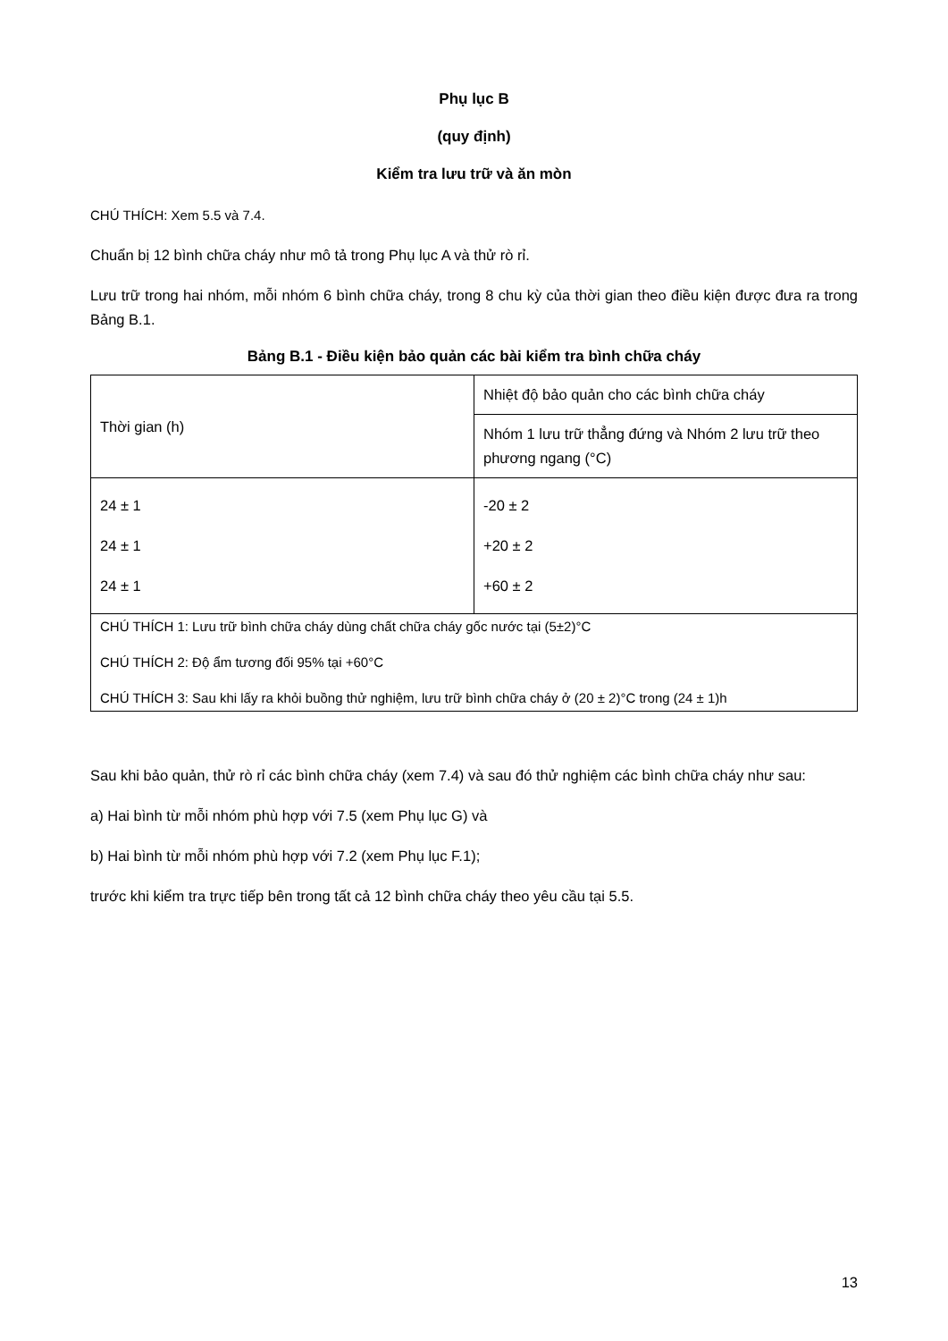Phụ lục B
(quy định)
Kiểm tra lưu trữ và ăn mòn
CHÚ THÍCH: Xem 5.5 và 7.4.
Chuẩn bị 12 bình chữa cháy như mô tả trong Phụ lục A và thử rò rỉ.
Lưu trữ trong hai nhóm, mỗi nhóm 6 bình chữa cháy, trong 8 chu kỳ của thời gian theo điều kiện được đưa ra trong Bảng B.1.
Bảng B.1 - Điều kiện bảo quản các bài kiểm tra bình chữa cháy
| Thời gian (h) | Nhiệt độ bảo quản cho các bình chữa cháy |
| | Nhóm 1 lưu trữ thẳng đứng và Nhóm 2 lưu trữ theo phương ngang (°C) |
| 24 ± 1 24 ± 1 24 ± 1 | -20 ± 2 +20 ± 2 +60 ± 2 |
| CHÚ THÍCH 1: Lưu trữ bình chữa cháy dùng chất chữa cháy gốc nước tại (5±2)°C CHÚ THÍCH 2: Độ ẩm tương đối 95% tại +60°C CHÚ THÍCH 3: Sau khi lấy ra khỏi buồng thử nghiệm, lưu trữ bình chữa cháy ở (20 ± 2)°C trong (24 ± 1)h | |
Sau khi bảo quản, thử rò rỉ các bình chữa cháy (xem 7.4) và sau đó thử nghiệm các bình chữa cháy như sau:
a) Hai bình từ mỗi nhóm phù hợp với 7.5 (xem Phụ lục G) và
b) Hai bình từ mỗi nhóm phù hợp với 7.2 (xem Phụ lục F.1);
trước khi kiểm tra trực tiếp bên trong tất cả 12 bình chữa cháy theo yêu cầu tại 5.5.
13